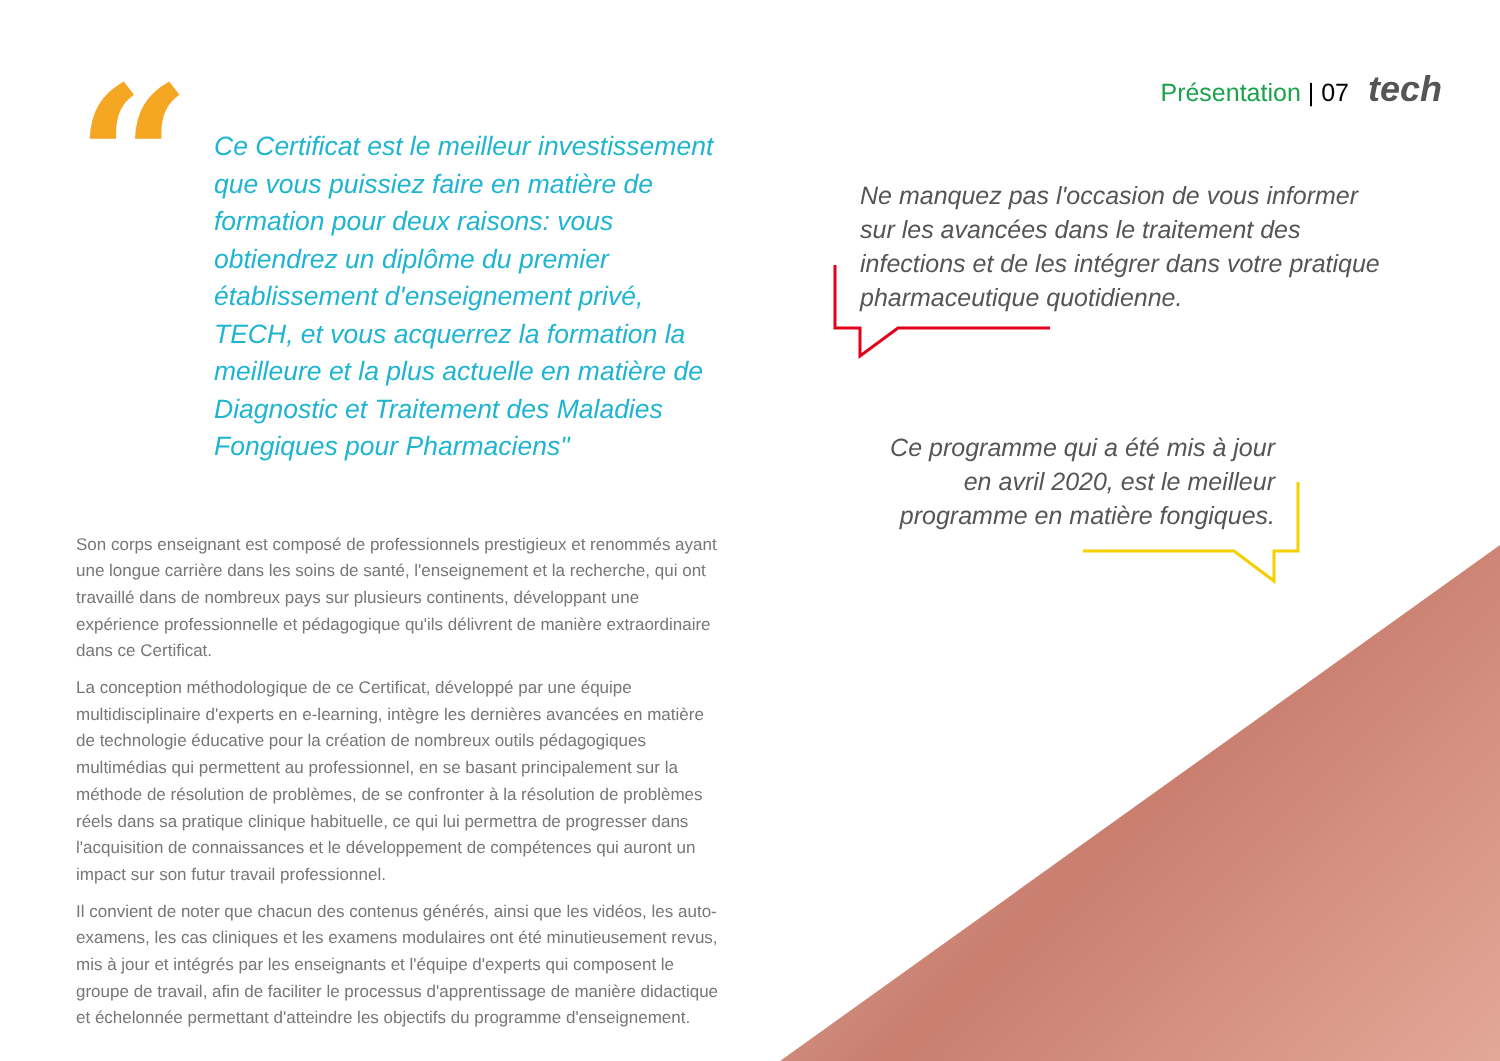Présentation | 07 tech
“
Ce Certificat est le meilleur investissement que vous puissiez faire en matière de formation pour deux raisons: vous obtiendrez un diplôme du premier établissement d'enseignement privé, TECH, et vous acquerrez la formation la meilleure et la plus actuelle en matière de Diagnostic et Traitement des Maladies Fongiques pour Pharmaciens"
Son corps enseignant est composé de professionnels prestigieux et renommés ayant une longue carrière dans les soins de santé, l'enseignement et la recherche, qui ont travaillé dans de nombreux pays sur plusieurs continents, développant une expérience professionnelle et pédagogique qu'ils délivrent de manière extraordinaire dans ce Certificat.
La conception méthodologique de ce Certificat, développé par une équipe multidisciplinaire d'experts en e-learning, intègre les dernières avancées en matière de technologie éducative pour la création de nombreux outils pédagogiques multimédias qui permettent au professionnel, en se basant principalement sur la méthode de résolution de problèmes, de se confronter à la résolution de problèmes réels dans sa pratique clinique habituelle, ce qui lui permettra de progresser dans l'acquisition de connaissances et le développement de compétences qui auront un impact sur son futur travail professionnel.
Il convient de noter que chacun des contenus générés, ainsi que les vidéos, les auto-examens, les cas cliniques et les examens modulaires ont été minutieusement revus, mis à jour et intégrés par les enseignants et l'équipe d'experts qui composent le groupe de travail, afin de faciliter le processus d'apprentissage de manière didactique et échelonnée permettant d'atteindre les objectifs du programme d'enseignement.
Ne manquez pas l'occasion de vous informer sur les avancées dans le traitement des infections et de les intégrer dans votre pratique pharmaceutique quotidienne.
Ce programme qui a été mis à jour en avril 2020, est le meilleur programme en matière fongiques.